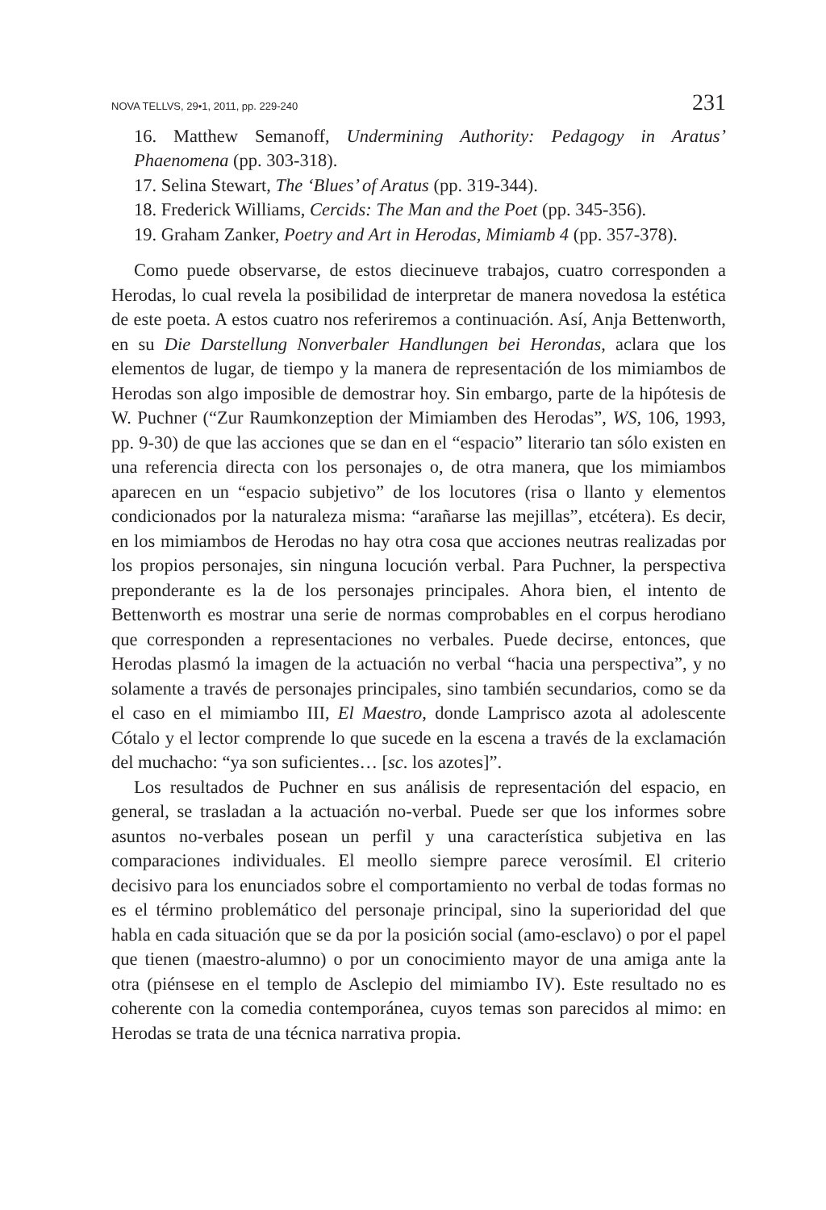NOVA TELLVS, 29•1, 2011, pp. 229-240 231
16. Matthew Semanoff, Undermining Authority: Pedagogy in Aratus’ Phaenomena (pp. 303-318).
17. Selina Stewart, The ‘Blues’ of Aratus (pp. 319-344).
18. Frederick Williams, Cercids: The Man and the Poet (pp. 345-356).
19. Graham Zanker, Poetry and Art in Herodas, Mimiamb 4 (pp. 357-378).
Como puede observarse, de estos diecinueve trabajos, cuatro corresponden a Herodas, lo cual revela la posibilidad de interpretar de manera novedosa la estética de este poeta. A estos cuatro nos referiremos a continuación. Así, Anja Bettenworth, en su Die Darstellung Nonverbaler Handlungen bei Herondas, aclara que los elementos de lugar, de tiempo y la manera de representación de los mimiambos de Herodas son algo imposible de demostrar hoy. Sin embargo, parte de la hipótesis de W. Puchner (“Zur Raumkonzeption der Mimiamben des Herodas”, WS, 106, 1993, pp. 9-30) de que las acciones que se dan en el “espacio” literario tan sólo existen en una referencia directa con los personajes o, de otra manera, que los mimiambos aparecen en un “espacio subjetivo” de los locutores (risa o llanto y elementos condicionados por la naturaleza misma: “arañarse las mejillas”, etcétera). Es decir, en los mimiambos de Herodas no hay otra cosa que acciones neutras realizadas por los propios personajes, sin ninguna locución verbal. Para Puchner, la perspectiva preponderante es la de los personajes principales. Ahora bien, el intento de Bettenworth es mostrar una serie de normas comprobables en el corpus herodiano que corresponden a representaciones no verbales. Puede decirse, entonces, que Herodas plasmó la imagen de la actuación no verbal “hacia una perspectiva”, y no solamente a través de personajes principales, sino también secundarios, como se da el caso en el mimiambo III, El Maestro, donde Lamprisco azota al adolescente Cótalo y el lector comprende lo que sucede en la escena a través de la exclamación del muchacho: “ya son suficientes… [sc. los azotes]”.
Los resultados de Puchner en sus análisis de representación del espacio, en general, se trasladan a la actuación no-verbal. Puede ser que los informes sobre asuntos no-verbales posean un perfil y una característica subjetiva en las comparaciones individuales. El meollo siempre parece verosímil. El criterio decisivo para los enunciados sobre el comportamiento no verbal de todas formas no es el término problemático del personaje principal, sino la superioridad del que habla en cada situación que se da por la posición social (amo-esclavo) o por el papel que tienen (maestro-alumno) o por un conocimiento mayor de una amiga ante la otra (piénsese en el templo de Asclepio del mimiambo IV). Este resultado no es coherente con la comedia contemporánea, cuyos temas son parecidos al mimo: en Herodas se trata de una técnica narrativa propia.